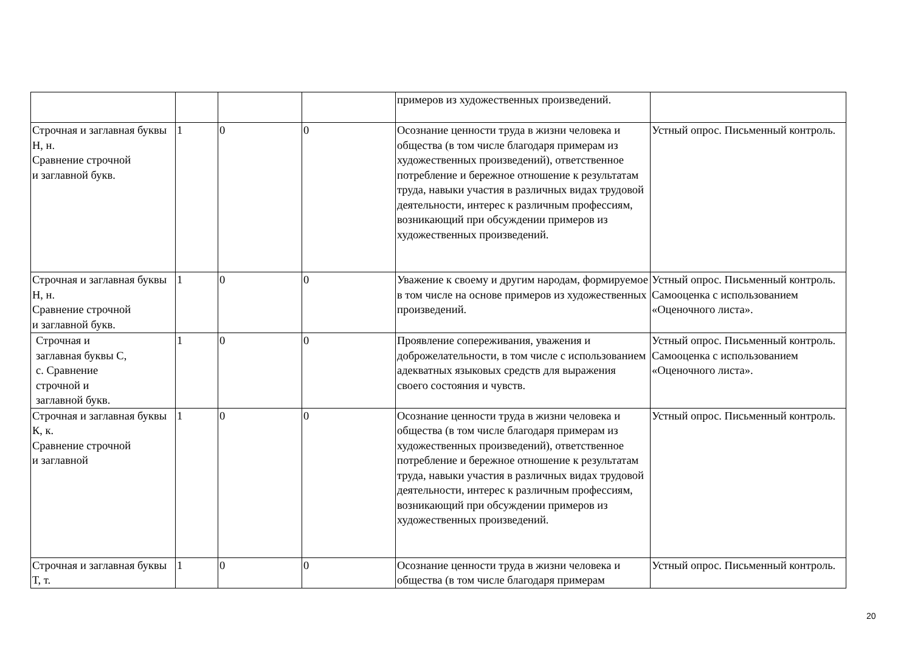| | | | | примеров из художественных произведений. | |
| Строчная и заглавная буквы Н, н. Сравнение строчной и заглавной букв. | 1 | 0 | 0 | Осознание ценности труда в жизни человека и общества (в том числе благодаря примерам из художественных произведений), ответственное потребление и бережное отношение к результатам труда, навыки участия в различных видах трудовой деятельности, интерес к различным профессиям, возникающий при обсуждении примеров из художественных произведений. | Устный опрос. Письменный контроль. |
| Строчная и заглавная буквы Н, н. Сравнение строчной и заглавной букв. | 1 | 0 | 0 | Уважение к своему и другим народам, формируемое в том числе на основе примеров из художественных произведений. | Устный опрос. Письменный контроль. Самооценка с использованием «Оценочного листа». |
| Строчная и заглавная буквы С, с. Сравнение строчной и заглавной букв. | 1 | 0 | 0 | Проявление сопереживания, уважения и доброжелательности, в том числе с использованием адекватных языковых средств для выражения своего состояния и чувств. | Устный опрос. Письменный контроль. Самооценка с использованием «Оценочного листа». |
| Строчная и заглавная буквы К, к. Сравнение строчной и заглавной | 1 | 0 | 0 | Осознание ценности труда в жизни человека и общества (в том числе благодаря примерам из художественных произведений), ответственное потребление и бережное отношение к результатам труда, навыки участия в различных видах трудовой деятельности, интерес к различным профессиям, возникающий при обсуждении примеров из художественных произведений. | Устный опрос. Письменный контроль. |
| Строчная и заглавная буквы Т, т. | 1 | 0 | 0 | Осознание ценности труда в жизни человека и общества (в том числе благодаря примерам | Устный опрос. Письменный контроль. |
20